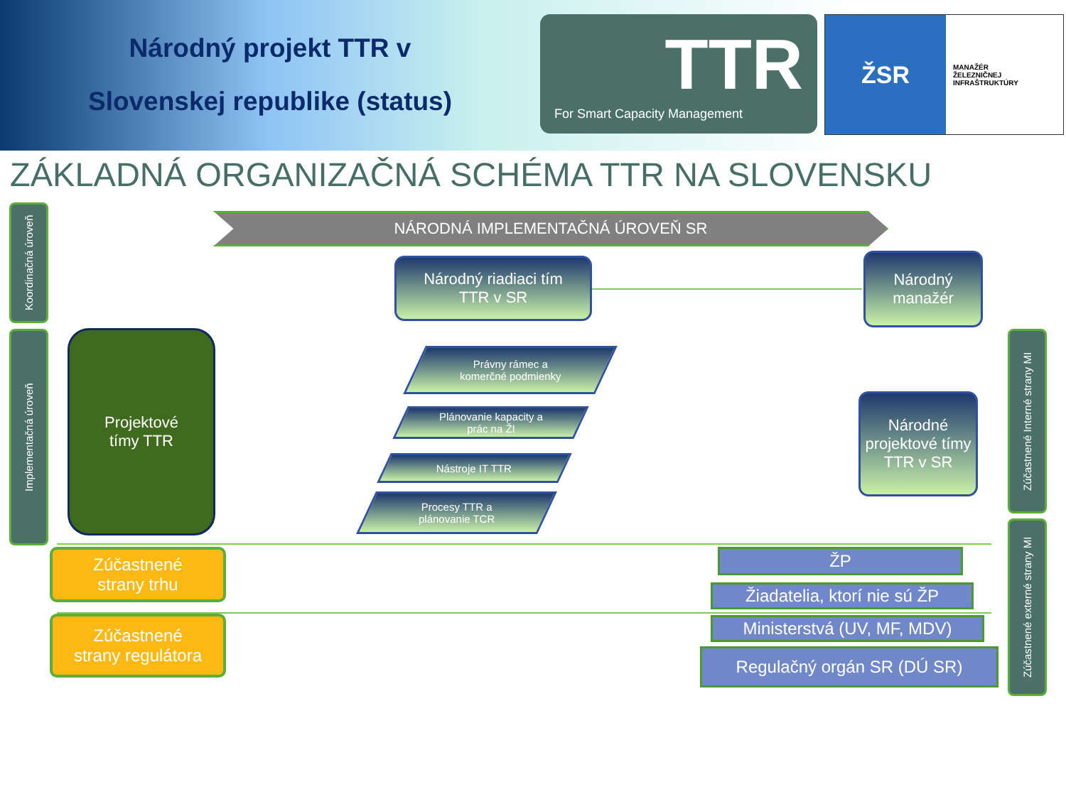Národný projekt TTR v
Slovenskej republike (status)
TTR
For Smart Capacity Management
ŽSR
MANAŽÉR
ŽELEZNIČNEJ
INFRAŠTRUKTÚRY
ZÁKLADNÁ ORGANIZAČNÁ SCHÉMA TTR NA SLOVENSKU
NÁRODNÁ IMPLEMENTAČNÁ ÚROVEŇ SR
Koordinačná úroveň
Implementačná úroveň
Zúčastnené Interné strany MI
Zúčastnené externé strany MI
Národný riadiaci tím
TTR v SR
Národný manažér
Národné projektové tímy TTR v SR
Projektové
tímy TTR
Právny rámec a
komerčné podmienky
Plánovanie kapacity a
prác na ŽI
Nástroje IT TTR
Procesy TTR a
plánovanie TCR
Zúčastnené
strany trhu
Zúčastnené
strany regulátora
ŽP
Žiadatelia, ktorí nie sú ŽP
Ministerstvá (UV, MF, MDV)
Regulačný orgán SR (DÚ SR)